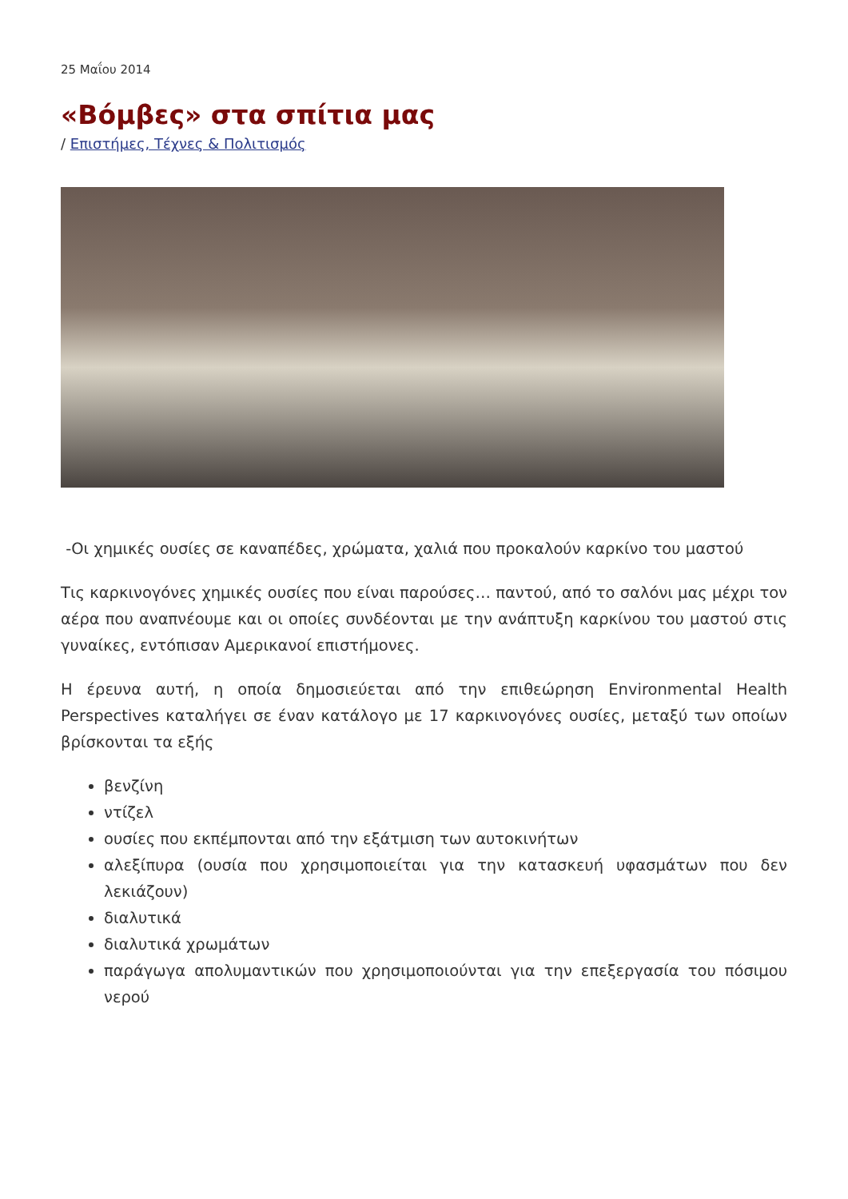25 Μαΐου 2014
«Βόμβες» στα σπίτια μας
/ Επιστήμες, Τέχνες & Πολιτισμός
-Οι χημικές ουσίες σε καναπέδες, χρώματα, χαλιά που προκαλούν καρκίνο του μαστού
Τις καρκινογόνες χημικές ουσίες που είναι παρούσες… παντού, από το σαλόνι μας μέχρι τον αέρα που αναπνέουμε και οι οποίες συνδέονται με την ανάπτυξη καρκίνου του μαστού στις γυναίκες, εντόπισαν Αμερικανοί επιστήμονες.
Η έρευνα αυτή, η οποία δημοσιεύεται από την επιθεώρηση Environmental Health Perspectives καταλήγει σε έναν κατάλογο με 17 καρκινογόνες ουσίες, μεταξύ των οποίων βρίσκονται τα εξής
βενζίνη
ντίζελ
ουσίες που εκπέμπονται από την εξάτμιση των αυτοκινήτων
αλεξίπυρα (ουσία που χρησιμοποιείται για την κατασκευή υφασμάτων που δεν λεκιάζουν)
διαλυτικά
διαλυτικά χρωμάτων
παράγωγα απολυμαντικών που χρησιμοποιούνται για την επεξεργασία του πόσιμου νερού